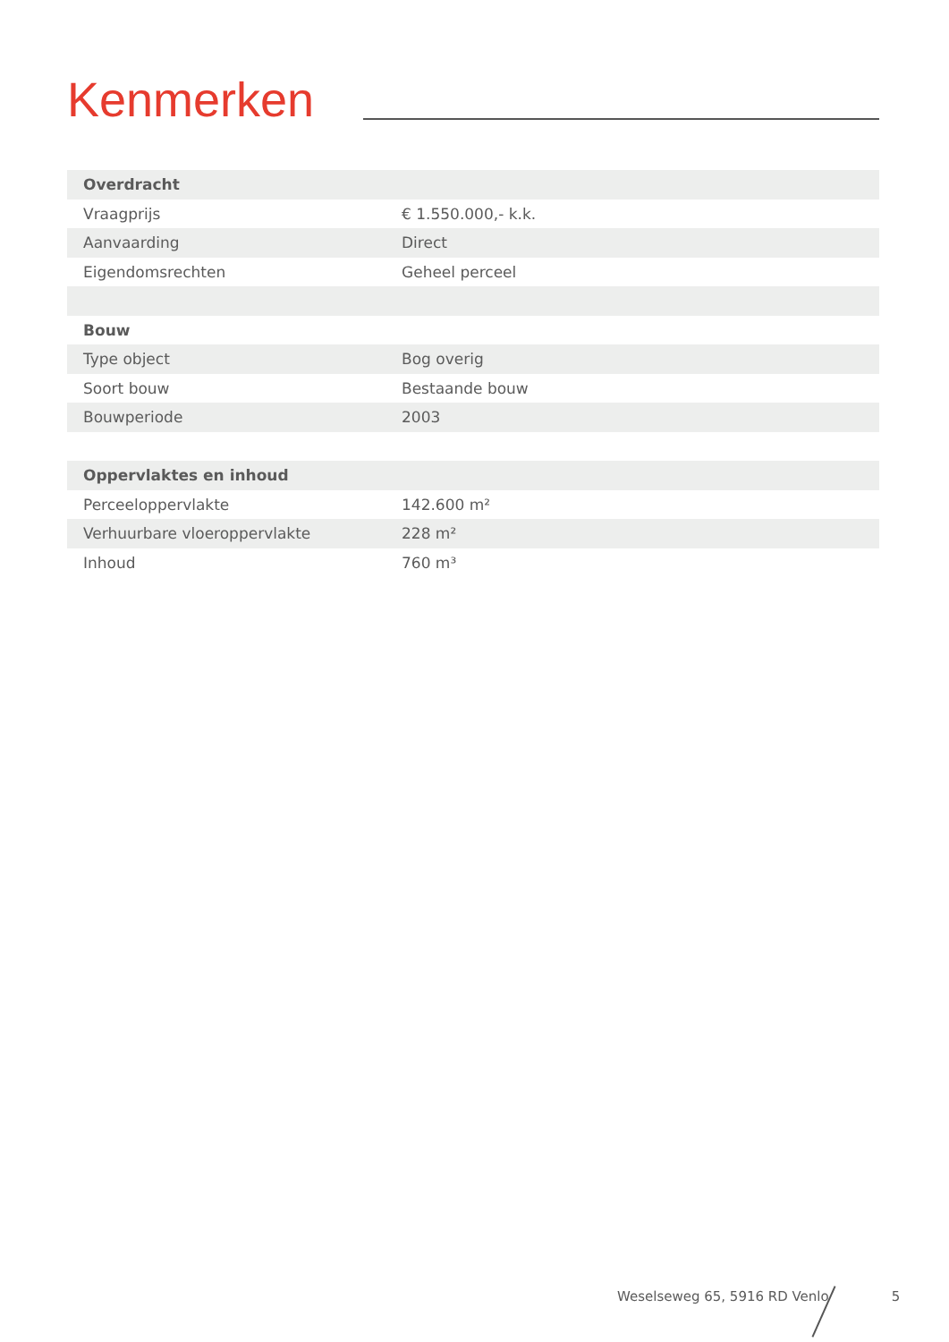Kenmerken
| Overdracht | |
| --- | --- |
| Vraagprijs | € 1.550.000,- k.k. |
| Aanvaarding | Direct |
| Eigendomsrechten | Geheel perceel |
| Bouw | |
| Type object | Bog overig |
| Soort bouw | Bestaande bouw |
| Bouwperiode | 2003 |
| Oppervlaktes en inhoud | |
| Perceeloppervlakte | 142.600 m² |
| Verhuurbare vloeroppervlakte | 228 m² |
| Inhoud | 760 m³ |
Weselseweg 65, 5916 RD Venlo 5